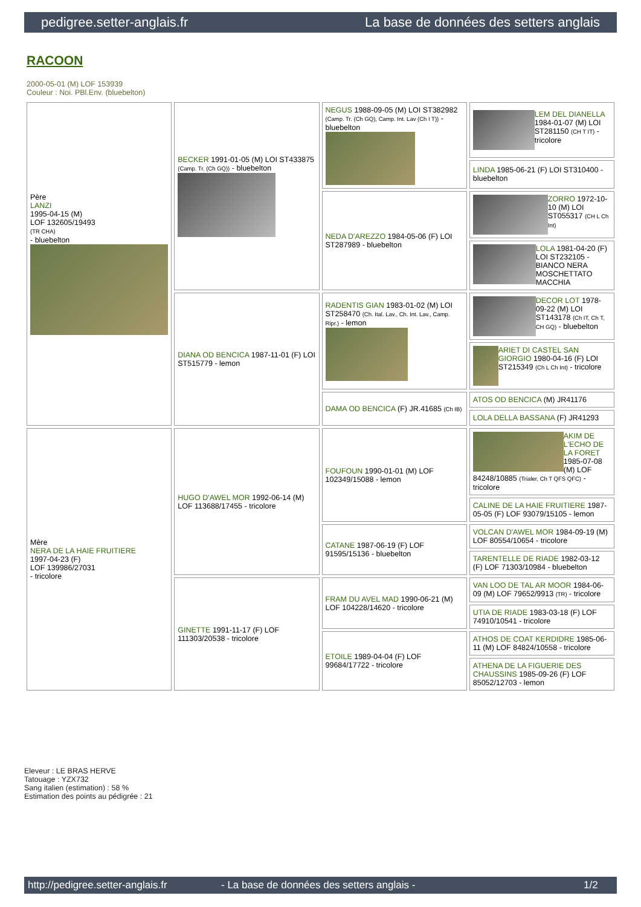pedigree.setter-anglais.fr La base de données des setters anglais
RACOON
2000-05-01 (M) LOF 153939
Couleur : Noi. PBl.Env. (bluebelton)
| Père LANZI 1995-04-15 (M) LOF 132605/19493 (TR CHA) - bluebelton | BECKER 1991-01-05 (M) LOI ST433875 (Camp. Tr. (Ch GQ)) - bluebelton | NEGUS 1988-09-05 (M) LOI ST382982 (Camp. Tr. (Ch GQ), Camp. Int. Lav (Ch I T)) - bluebelton | LEM DEL DIANELLA 1984-01-07 (M) LOI ST281150 (CH T IT) - tricolore |
| | | | LINDA 1985-06-21 (F) LOI ST310400 - bluebelton |
| | | NEDA D'AREZZO 1984-05-06 (F) LOI ST287989 - bluebelton | ZORRO 1972-10-10 (M) LOI ST055317 (CH L Ch Int) |
| | | | LOLA 1981-04-20 (F) LOI ST232105 - BIANCO NERA MOSCHETTATO MACCHIA |
| | DIANA OD BENCICA 1987-11-01 (F) LOI ST515779 - lemon | RADENTIS GIAN 1983-01-02 (M) LOI ST258470 (Ch. Ital. Lav., Ch. Int. Lav., Camp. Ripr.) - lemon | DECOR LOT 1978-09-22 (M) LOI ST143178 (Ch IT, Ch T, CH GQ) - bluebelton |
| | | | ARIET DI CASTEL SAN GIORGIO 1980-04-16 (F) LOI ST215349 (Ch L Ch Int) - tricolore |
| | | DAMA OD BENCICA (F) JR.41685 (Ch IB) | ATOS OD BENCICA (M) JR41176 |
| | | | LOLA DELLA BASSANA (F) JR41293 |
| Mère NERA DE LA HAIE FRUITIERE 1997-04-23 (F) LOF 139986/27031 - tricolore | HUGO D'AWEL MOR 1992-06-14 (M) LOF 113688/17455 - tricolore | FOUFOUN 1990-01-01 (M) LOF 102349/15088 - lemon | AKIM DE L'ECHO DE LA FORET 1985-07-08 (M) LOF 84248/10885 (Trialer, Ch T QFS QFC) - tricolore |
| | | | CALINE DE LA HAIE FRUITIERE 1987-05-05 (F) LOF 93079/15105 - lemon |
| | | CATANE 1987-06-19 (F) LOF 91595/15136 - bluebelton | VOLCAN D'AWEL MOR 1984-09-19 (M) LOF 80554/10654 - tricolore |
| | | | TARENTELLE DE RIADE 1982-03-12 (F) LOF 71303/10984 - bluebelton |
| | GINETTE 1991-11-17 (F) LOF 111303/20538 - tricolore | FRAM DU AVEL MAD 1990-06-21 (M) LOF 104228/14620 - tricolore | VAN LOO DE TAL AR MOOR 1984-06-09 (M) LOF 79652/9913 (TR) - tricolore |
| | | | UTIA DE RIADE 1983-03-18 (F) LOF 74910/10541 - tricolore |
| | | ETOILE 1989-04-04 (F) LOF 99684/17722 - tricolore | ATHOS DE COAT KERDIDRE 1985-06-11 (M) LOF 84824/10558 - tricolore |
| | | | ATHENA DE LA FIGUERIE DES CHAUSSINS 1985-09-26 (F) LOF 85052/12703 - lemon |
Eleveur : LE BRAS HERVE
Tatouage : YZX732
Sang italien (estimation) : 58 %
Estimation des points au pédigrée : 21
http://pedigree.setter-anglais.fr - La base de données des setters anglais - 1/2